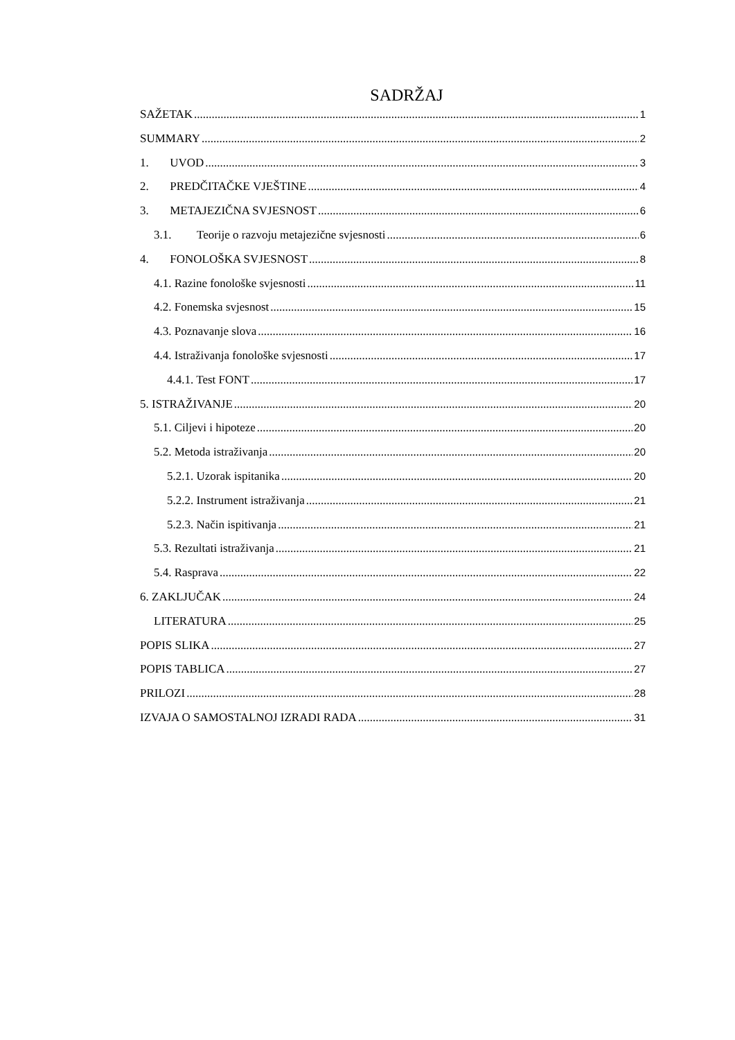SADRŽAJ
SAŽETAK 1
SUMMARY 2
1. UVOD 3
2. PREDČITAČKE VJEŠTINE 4
3. METAJEZIČNA SVJESNOST 6
3.1. Teorije o razvoju metajezične svjesnosti 6
4. FONOLOŠKA SVJESNOST 8
4.1. Razine fonološke svjesnosti 11
4.2. Fonemska svjesnost 15
4.3. Poznavanje slova 16
4.4. Istraživanja fonološke svjesnosti 17
4.4.1. Test FONT 17
5. ISTRAŽIVANJE 20
5.1. Ciljevi i hipoteze 20
5.2. Metoda istraživanja 20
5.2.1. Uzorak ispitanika 20
5.2.2. Instrument istraživanja 21
5.2.3. Način ispitivanja 21
5.3. Rezultati istraživanja 21
5.4. Rasprava 22
6. ZAKLJUČAK 24
LITERATURA 25
POPIS SLIKA 27
POPIS TABLICA 27
PRILOZI 28
IZVAJA O SAMOSTALNOJ IZRADI RADA 31